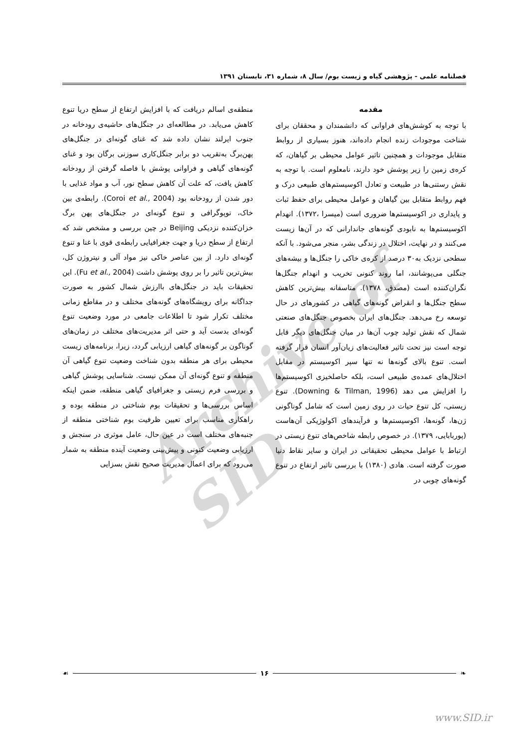فصلنامه علمی - پژوهشی گیاه و زیست بوم/ سال ۸، شماره ۳۱، تابستان ۱۳۹۱
Archive of SID
مقدمه
با توجه به کوشش‌های فراوانی که دانشمندان و محققان برای شناخت موجودات زنده انجام داده‌اند، هنوز بسیاری از روابط متقابل موجودات و همچنین تاثیر عوامل محیطی بر گیاهان، که کره‌ی زمین را زیر پوشش خود دارند، نامعلوم است. با توجه به نقش رستنی‌ها در طبیعت و تعادل اکوسیستم‌های طبیعی درک و فهم روابط متقابل بین گیاهان و عوامل محیطی برای حفظ ثبات و پایداری در اکوسیستم‌ها ضروری است (میسرا ،۱۳۷۲). انهدام اکوسیستم‌ها به نابودی گونه‌های جاندارانی که در آن‌ها زیست می‌کنند و در نهایت، اختلال در زندگی بشر، منجر می‌شود. با آنکه سطحی نزدیک به۳۰ درصد از کره‌ی خاکی را جنگل‌ها و بیشه‌های جنگلی می‌پوشانند، اما روند کنونی تخریب و انهدام جنگل‌ها نگران‌کننده است (مصدق، ۱۳۷۸). متاسفانه بیش‌ترین کاهش سطح جنگل‌ها و انقراض گونه‌های گیاهی در کشورهای در حال توسعه رخ می‌دهد. جنگل‌های ایران بخصوص جنگل‌های صنعتی شمال که نقش تولید چوب آن‌ها در میان جنگل‌های دیگر قابل توجه است نیز تحت تاثیر فعالیت‌های زیان‌آور انسان قرار گرفته است. تنوع بالای گونه‌ها نه تنها سپر اکوسیستم در مقابل اختلال‌های عمده‌ی طبیعی است، بلکه حاصلخیزی اکوسیستم‌ها را افزایش می دهد (Downing & Tilman, 1996). تنوع زیستی، کل تنوع حیات در روی زمین است که شامل گوناگونی ژن‌ها، گونه‌ها، اکوسیستم‌ها و فرآیندهای اکولوژیکی آن‌هاست (پوربابایی، ۱۳۷۹). در خصوص رابطه شاخص‌های تنوع زیستی در ارتباط با عوامل محیطی تحقیقاتی در ایران و سایر نقاط دنیا صورت گرفته است. هادی (۱۳۸۰) با بررسی تاثیر ارتفاع در تنوع گونه‌های چوبی در
منطقه‌ی اسالم دریافت که با افزایش ارتفاع از سطح دریا تنوع کاهش می‌یابد. در مطالعه‌ای در جنگل‌های حاشیه‌ی رودخانه در جنوب ایرلند نشان داده شد که غنای گونه‌ای در جنگل‌های پهن‌برگ به‌تقریب دو برابر جنگل‌کاری سوزنی برگان بود و غنای گونه‌های گیاهی و فراوانی پوشش با فاصله گرفتن از رودخانه کاهش یافت، که علت آن کاهش سطح نور، آب و مواد غذایی با دور شدن از رودخانه بود (Coroi et al., 2004). رابطه‌ی بین خاک، توپوگرافی و تنوع گونه‌ای در جنگل‌های پهن برگ خزان‌کننده نزدیکی Beijing در چین بررسی و مشخص شد که ارتفاع از سطح دریا و جهت جغرافیایی رابطه‌ی قوی با غنا و تنوع گونه‌ای دارد. از بین عناصر خاکی نیز مواد آلی و نیتروژن کل، بیش‌ترین تاثیر را بر روی پوشش داشت (Fu et al., 2004). این تحقیقات باید در جنگل‌های باارزش شمال کشور به صورت جداگانه برای رویشگاه‌های گونه‌های مختلف و در مقاطع زمانی مختلف تکرار شود تا اطلاعات جامعی در مورد وضعیت تنوع گونه‌ای بدست آید و حتی اثر مدیریت‌های مختلف در زمان‌های گوناگون بر گونه‌های گیاهی ارزیابی گردد، زیرا، برنامه‌های زیست محیطی برای هر منطقه بدون شناخت وضعیت تنوع گیاهی آن منطقه و تنوع گونه‌ای آن ممکن نیست. شناسایی پوشش گیاهی و بررسی فرم زیستی و جغرافیای گیاهی منطقه، ضمن اینکه اساس بررسی‌ها و تحقیقات بوم شناختی در منطقه بوده و راهکاری مناسب برای تعیین ظرفیت بوم شناختی منطقه از جنبه‌های مختلف است در عین حال، عامل موثری در سنجش و ارزیابی وضعیت کنونی و پیش‌بینی وضعیت آینده منطقه به شمار می‌رود که برای اعمال مدیریت صحیح نقش بسزایی
❧ ۱۶ ☙
www.SID.ir